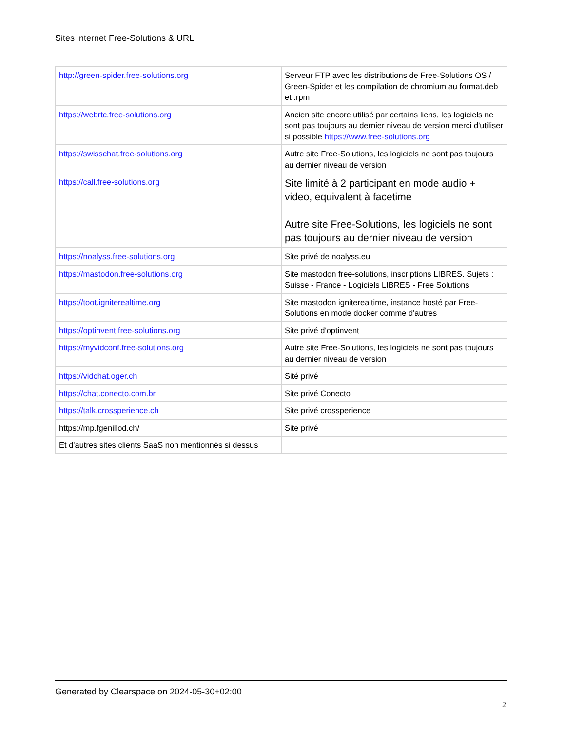Sites internet Free-Solutions & URL
| http://green-spider.free-solutions.org | Serveur FTP avec les distributions de Free-Solutions OS / Green-Spider et les compilation de chromium au format.deb et .rpm |
| https://webrtc.free-solutions.org | Ancien site encore utilisé par certains liens, les logiciels ne sont pas toujours au dernier niveau de version merci d'utiliser si possible https://www.free-solutions.org |
| https://swisschat.free-solutions.org | Autre site Free-Solutions, les logiciels ne sont pas toujours au dernier niveau de version |
| https://call.free-solutions.org | Site limité à 2 participant en mode audio + video, equivalent à facetime Autre site Free-Solutions, les logiciels ne sont pas toujours au dernier niveau de version |
| https://noalyss.free-solutions.org | Site privé de noalyss.eu |
| https://mastodon.free-solutions.org | Site mastodon free-solutions, inscriptions LIBRES. Sujets : Suisse - France - Logiciels LIBRES - Free Solutions |
| https://toot.igniterealtime.org | Site mastodon igniterealtime, instance hosté par Free-Solutions en mode docker comme d'autres |
| https://optinvent.free-solutions.org | Site privé d'optinvent |
| https://myvidconf.free-solutions.org | Autre site Free-Solutions, les logiciels ne sont pas toujours au dernier niveau de version |
| https://vidchat.oger.ch | Sité privé |
| https://chat.conecto.com.br | Site privé Conecto |
| https://talk.crossperience.ch | Site privé crossperience |
| https://mp.fgenillod.ch/ | Site privé |
| Et d'autres sites clients SaaS non mentionnés si dessus | |
Generated by Clearspace on 2024-05-30+02:00
2